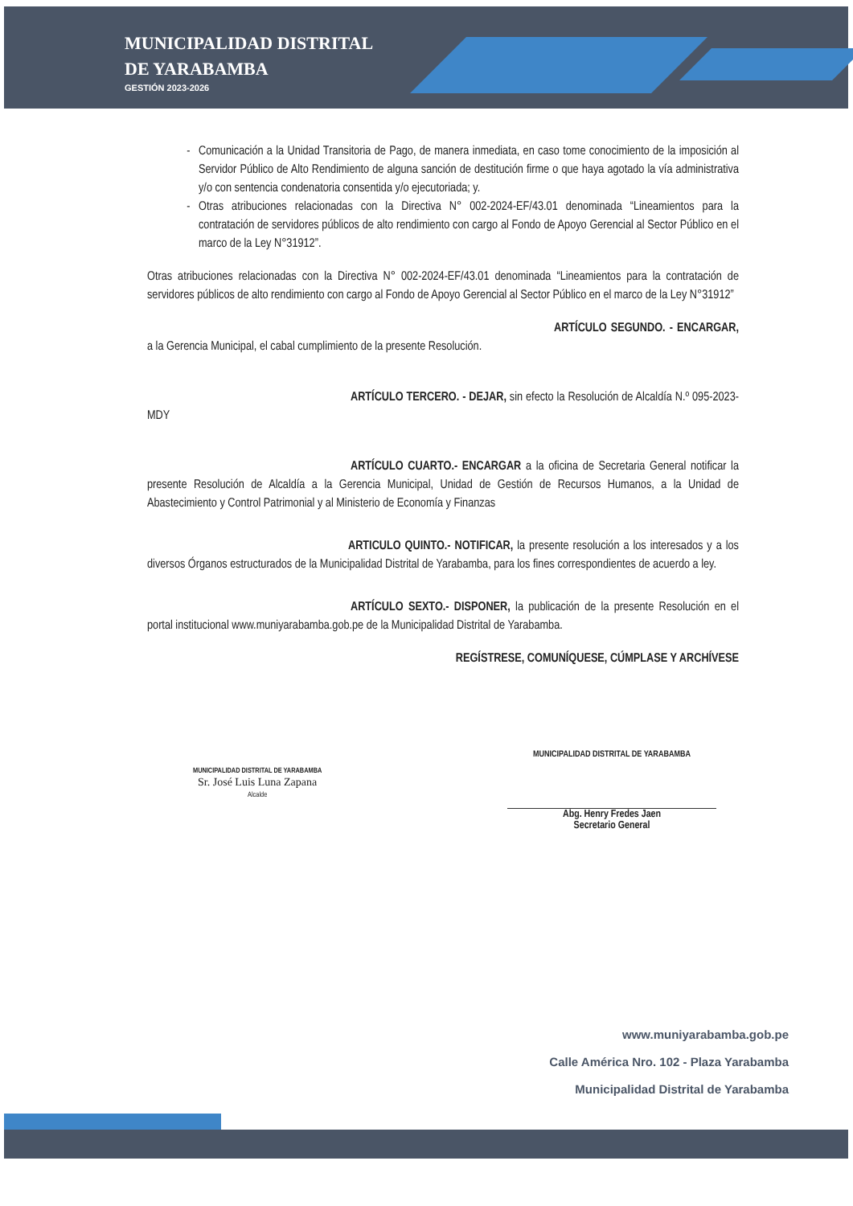MUNICIPALIDAD DISTRITAL
DE YARABAMBA
GESTIÓN 2023-2026
Comunicación a la Unidad Transitoria de Pago, de manera inmediata, en caso tome conocimiento de la imposición al Servidor Público de Alto Rendimiento de alguna sanción de destitución firme o que haya agotado la vía administrativa y/o con sentencia condenatoria consentida y/o ejecutoriada; y.
Otras atribuciones relacionadas con la Directiva N° 002-2024-EF/43.01 denominada “Lineamientos para la contratación de servidores públicos de alto rendimiento con cargo al Fondo de Apoyo Gerencial al Sector Público en el marco de la Ley N°31912”.
Otras atribuciones relacionadas con la Directiva N° 002-2024-EF/43.01 denominada “Lineamientos para la contratación de servidores públicos de alto rendimiento con cargo al Fondo de Apoyo Gerencial al Sector Público en el marco de la Ley N°31912”
ARTÍCULO SEGUNDO. - ENCARGAR, a la Gerencia Municipal, el cabal cumplimiento de la presente Resolución.
ARTÍCULO TERCERO. - DEJAR, sin efecto la Resolución de Alcaldía N.º 095-2023-MDY
ARTÍCULO CUARTO.- ENCARGAR a la oficina de Secretaria General notificar la presente Resolución de Alcaldía a la Gerencia Municipal, Unidad de Gestión de Recursos Humanos, a la Unidad de Abastecimiento y Control Patrimonial y al Ministerio de Economía y Finanzas
ARTICULO QUINTO.- NOTIFICAR, la presente resolución a los interesados y a los diversos Órganos estructurados de la Municipalidad Distrital de Yarabamba, para los fines correspondientes de acuerdo a ley.
ARTÍCULO SEXTO.- DISPONER, la publicación de la presente Resolución en el portal institucional www.muniyarabamba.gob.pe de la Municipalidad Distrital de Yarabamba.
REGÍSTRESE, COMUNÍQUESE, CÚMPLASE Y ARCHÍVESE
MUNICIPALIDAD DISTRITAL DE YARABAMBA
Sr. José Luis Luna Zapana
Alcalde
MUNICIPALIDAD DISTRITAL DE YARABAMBA
Abg. Henry Fredes Jaen
Secretario General
www.muniyarabamba.gob.pe
Calle América Nro. 102 - Plaza Yarabamba
Municipalidad Distrital de Yarabamba